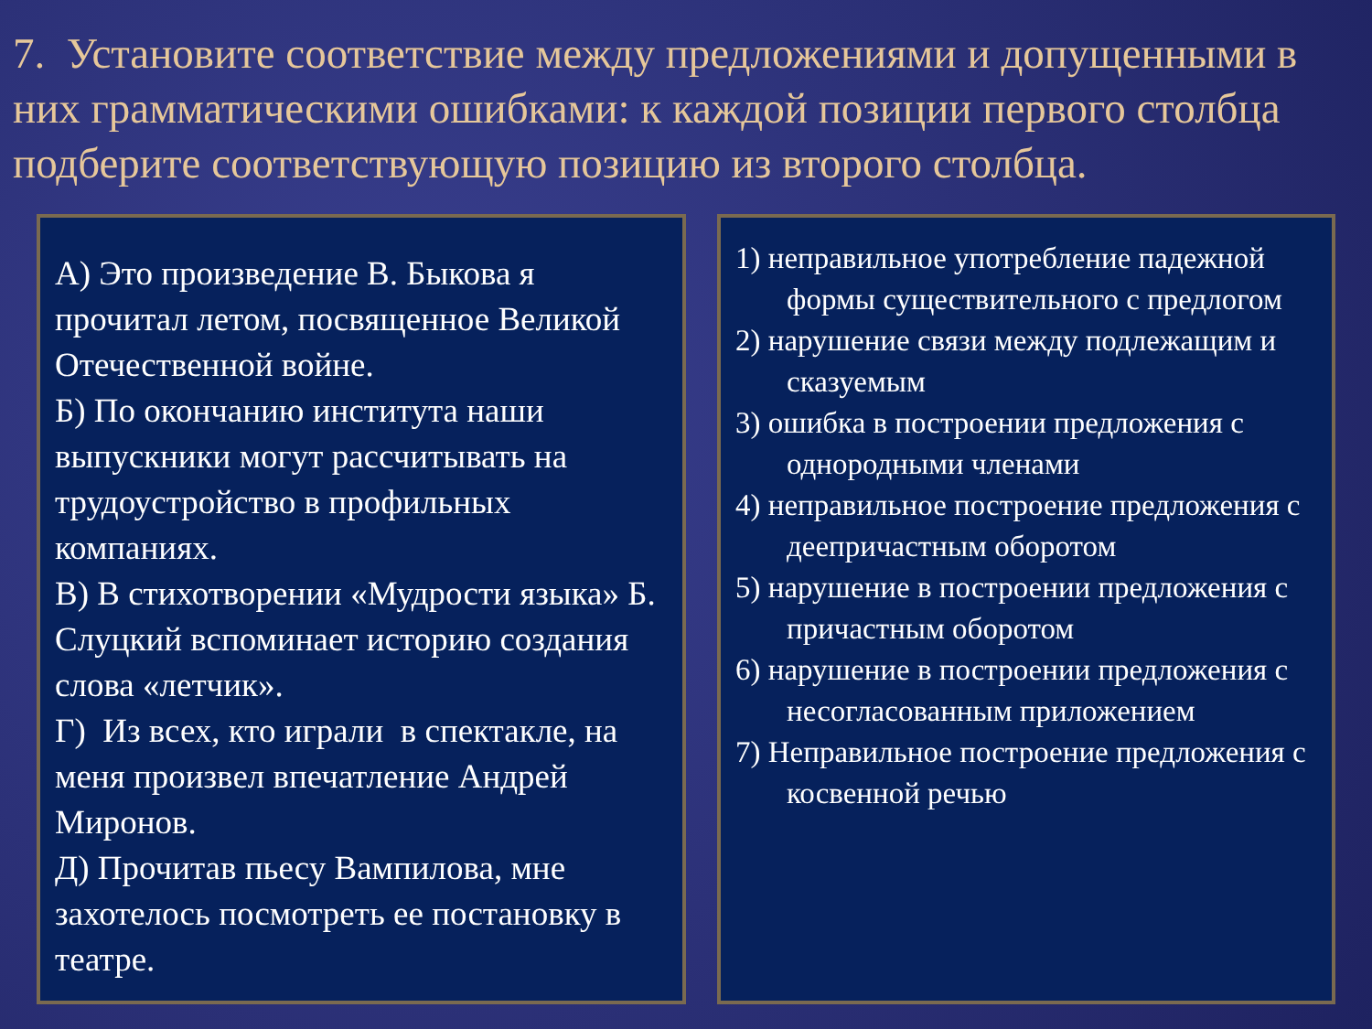7. Установите соответствие между предложениями и допущенными в них грамматическими ошибками: к каждой позиции первого столбца подберите соответствующую позицию из второго столбца.
А) Это произведение В. Быкова я прочитал летом, посвященное Великой Отечественной войне.
Б) По окончанию института наши выпускники могут рассчитывать на трудоустройство в профильных компаниях.
В) В стихотворении «Мудрости языка» Б. Слуцкий вспоминает историю создания слова «летчик».
Г) Из всех, кто играли в спектакле, на меня произвел впечатление Андрей Миронов.
Д) Прочитав пьесу Вампилова, мне захотелось посмотреть ее постановку в театре.
1) неправильное употребление падежной формы существительного с предлогом
2) нарушение связи между подлежащим и сказуемым
3) ошибка в построении предложения с однородными членами
4) неправильное построение предложения с деепричастным оборотом
5) нарушение в построении предложения с причастным оборотом
6) нарушение в построении предложения с несогласованным приложением
7) Неправильное построение предложения с косвенной речью